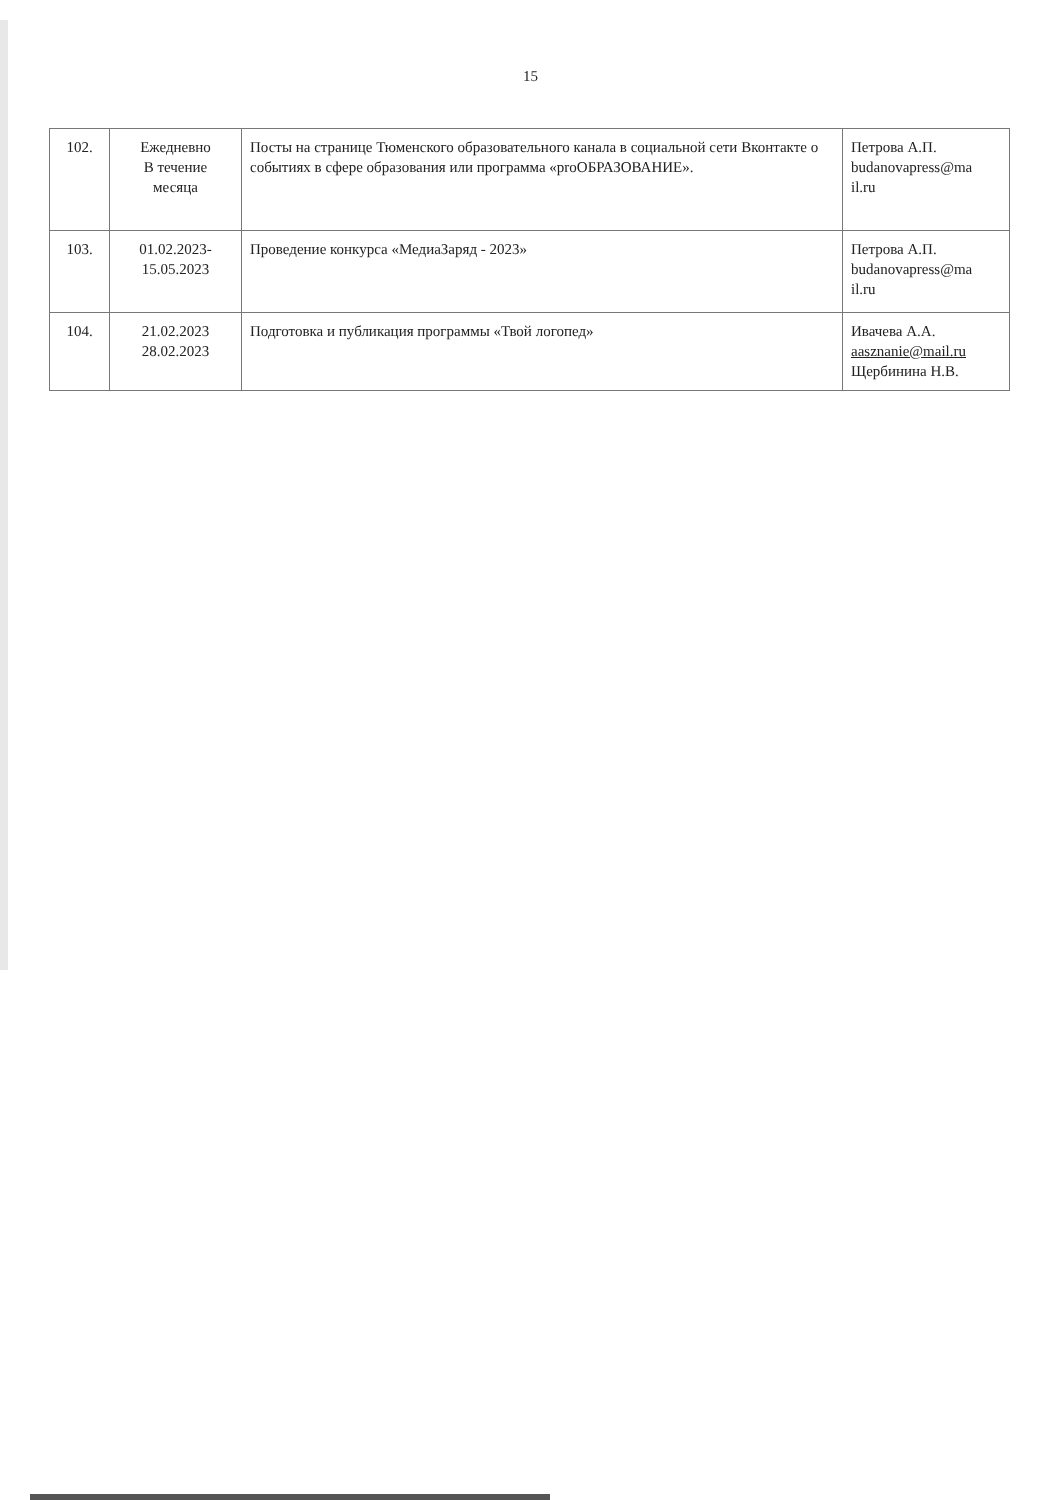15
| 102. | Ежедневно В течение месяца | Посты на странице Тюменского образовательного канала в социальной сети Вконтакте о событиях в сфере образования или программа «proОБРАЗОВАНИЕ». | Петрова А.П. budanovapress@ma il.ru |
| 103. | 01.02.2023- 15.05.2023 | Проведение конкурса «МедиаЗаряд - 2023» | Петрова А.П. budanovapress@ma il.ru |
| 104. | 21.02.2023 28.02.2023 | Подготовка и публикация программы «Твой логопед» | Ивачева А.А. aasznanie@mail.ru Щербинина Н.В. |